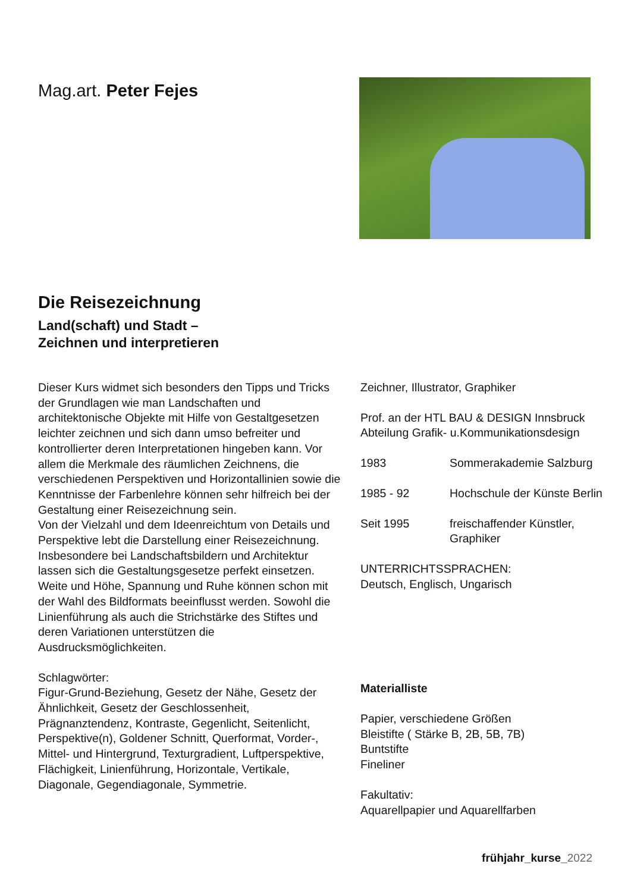Mag.art. Peter Fejes
Die Reisezeichnung
Land(schaft) und Stadt –
Zeichnen und interpretieren
Dieser Kurs widmet sich besonders den Tipps und Tricks der Grundlagen wie man Landschaften und architektonische Objekte mit Hilfe von Gestaltgesetzen leichter zeichnen und sich dann umso befreiter und kontrollierter deren Interpretationen hingeben kann. Vor allem die Merkmale des räumlichen Zeichnens, die verschiedenen Perspektiven und Horizontallinien sowie die Kenntnisse der Farbenlehre können sehr hilfreich bei der Gestaltung einer Reisezeichnung sein.
Von der Vielzahl und dem Ideenreichtum von Details und Perspektive lebt die Darstellung einer Reisezeichnung. Insbesondere bei Landschaftsbildern und Architektur lassen sich die Gestaltungsgesetze perfekt einsetzen.
Weite und Höhe, Spannung und Ruhe können schon mit der Wahl des Bildformats beeinflusst werden. Sowohl die Linienführung als auch die Strichstärke des Stiftes und deren Variationen unterstützen die Ausdrucksmöglichkeiten.
Schlagwörter:
Figur-Grund-Beziehung, Gesetz der Nähe, Gesetz der Ähnlichkeit, Gesetz der Geschlossenheit, Prägnanztendenz, Kontraste, Gegenlicht, Seitenlicht, Perspektive(n), Goldener Schnitt, Querformat, Vorder-, Mittel- und Hintergrund, Texturgradient, Luftperspektive, Flächigkeit, Linienführung, Horizontale, Vertikale, Diagonale, Gegendiagonale, Symmetrie.
Zeichner, Illustrator, Graphiker
Prof. an der HTL BAU & DESIGN Innsbruck
Abteilung Grafik- u.Kommunikationsdesign
1983 Sommerakademie Salzburg
1985 - 92 Hochschule der Künste Berlin
Seit 1995 freischaffender Künstler,
Graphiker
UNTERRICHTSSPRACHEN:
Deutsch, Englisch, Ungarisch
Materialliste
Papier, verschiedene Größen
Bleistifte ( Stärke B, 2B, 5B, 7B)
Buntstifte
Fineliner
Fakultativ:
Aquarellpapier und Aquarellfarben
frühjahr_kurse_2022